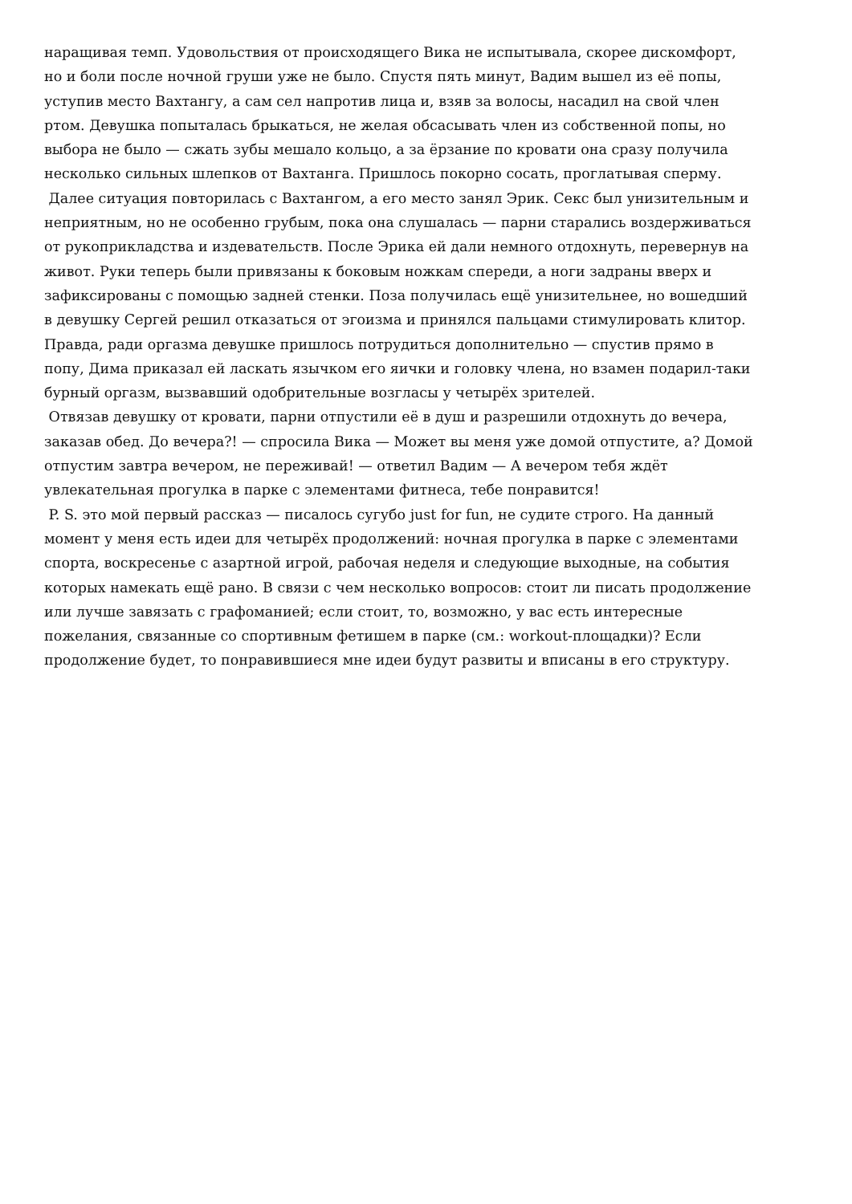наращивая темп. Удовольствия от происходящего Вика не испытывала, скорее дискомфорт,
но и боли после ночной груши уже не было. Спустя пять минут, Вадим вышел из её попы,
уступив место Вахтангу, а сам сел напротив лица и, взяв за волосы, насадил на свой член
ртом. Девушка попыталась брыкаться, не желая обсасывать член из собственной попы, но
выбора не было — сжать зубы мешало кольцо, а за ёрзание по кровати она сразу получила
несколько сильных шлепков от Вахтанга. Пришлось покорно сосать, проглатывая сперму.
Далее ситуация повторилась с Вахтангом, а его место занял Эрик. Секс был унизительным и
неприятным, но не особенно грубым, пока она слушалась — парни старались воздерживаться
от рукоприкладства и издевательств. После Эрика ей дали немного отдохнуть, перевернув на
живот. Руки теперь были привязаны к боковым ножкам спереди, а ноги задраны вверх и
зафиксированы с помощью задней стенки. Поза получилась ещё унизительнее, но вошедший
в девушку Сергей решил отказаться от эгоизма и принялся пальцами стимулировать клитор.
Правда, ради оргазма девушке пришлось потрудиться дополнительно — спустив прямо в
попу, Дима приказал ей ласкать язычком его яички и головку члена, но взамен подарил-таки
бурный оргазм, вызвавший одобрительные возгласы у четырёх зрителей.
Отвязав девушку от кровати, парни отпустили её в душ и разрешили отдохнуть до вечера,
заказав обед. До вечера?! — спросила Вика — Может вы меня уже домой отпустите, а? Домой
отпустим завтра вечером, не переживай! — ответил Вадим — А вечером тебя ждёт
увлекательная прогулка в парке с элементами фитнеса, тебе понравится!
P. S. это мой первый рассказ — писалось сугубо just for fun, не судите строго. На данный
момент у меня есть идеи для четырёх продолжений: ночная прогулка в парке с элементами
спорта, воскресенье с азартной игрой, рабочая неделя и следующие выходные, на события
которых намекать ещё рано. В связи с чем несколько вопросов: стоит ли писать продолжение
или лучше завязать с графоманией; если стоит, то, возможно, у вас есть интересные
пожелания, связанные со спортивным фетишем в парке (см.: workout-площадки)? Если
продолжение будет, то понравившиеся мне идеи будут развиты и вписаны в его структуру.